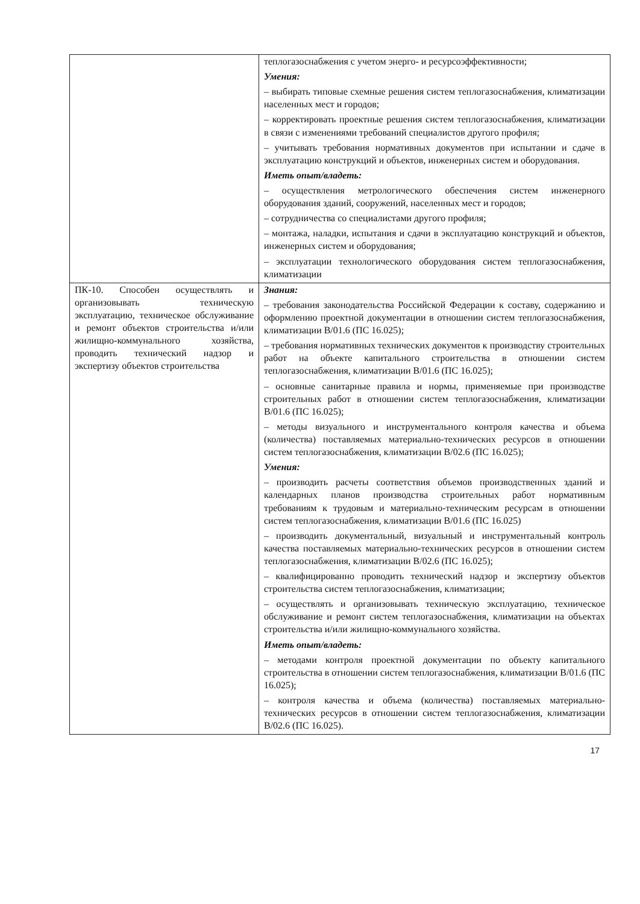| | теплогазоснабжения с учетом энерго- и ресурсоэффективности; Умения: – выбирать типовые схемные решения систем теплогазоснабжения, климатизации населенных мест и городов; – корректировать проектные решения систем теплогазоснабжения, климатизации в связи с изменениями требований специалистов другого профиля; – учитывать требования нормативных документов при испытании и сдаче в эксплуатацию конструкций и объектов, инженерных систем и оборудования. Иметь опыт/владеть: – осуществления метрологического обеспечения систем инженерного оборудования зданий, сооружений, населенных мест и городов; – сотрудничества со специалистами другого профиля; – монтажа, наладки, испытания и сдачи в эксплуатацию конструкций и объектов, инженерных систем и оборудования; – эксплуатации технологического оборудования систем теплогазоснабжения, климатизации |
| ПК-10. Способен осуществлять и организовывать техническую эксплуатацию, техническое обслуживание и ремонт объектов строительства и/или жилищно-коммунального хозяйства, проводить технический надзор и экспертизу объектов строительства | Знания: – требования законодательства Российской Федерации к составу, содержанию и оформлению проектной документации в отношении систем теплогазоснабжения, климатизации В/01.6 (ПС 16.025); – требования нормативных технических документов к производству строительных работ на объекте капитального строительства в отношении систем теплогазоснабжения, климатизации В/01.6 (ПС 16.025); – основные санитарные правила и нормы, применяемые при производстве строительных работ в отношении систем теплогазоснабжения, климатизации В/01.6 (ПС 16.025); – методы визуального и инструментального контроля качества и объема (количества) поставляемых материально-технических ресурсов в отношении систем теплогазоснабжения, климатизации В/02.6 (ПС 16.025); Умения: – производить расчеты соответствия объемов производственных зданий и календарных планов производства строительных работ нормативным требованиям к трудовым и материально-техническим ресурсам в отношении систем теплогазоснабжения, климатизации В/01.6 (ПС 16.025) – производить документальный, визуальный и инструментальный контроль качества поставляемых материально-технических ресурсов в отношении систем теплогазоснабжения, климатизации В/02.6 (ПС 16.025); – квалифицированно проводить технический надзор и экспертизу объектов строительства систем теплогазоснабжения, климатизации; – осуществлять и организовывать техническую эксплуатацию, техническое обслуживание и ремонт систем теплогазоснабжения, климатизации на объектах строительства и/или жилищно-коммунального хозяйства. Иметь опыт/владеть: – методами контроля проектной документации по объекту капитального строительства в отношении систем теплогазоснабжения, климатизации В/01.6 (ПС 16.025); – контроля качества и объема (количества) поставляемых материально-технических ресурсов в отношении систем теплогазоснабжения, климатизации В/02.6 (ПС 16.025). |
17